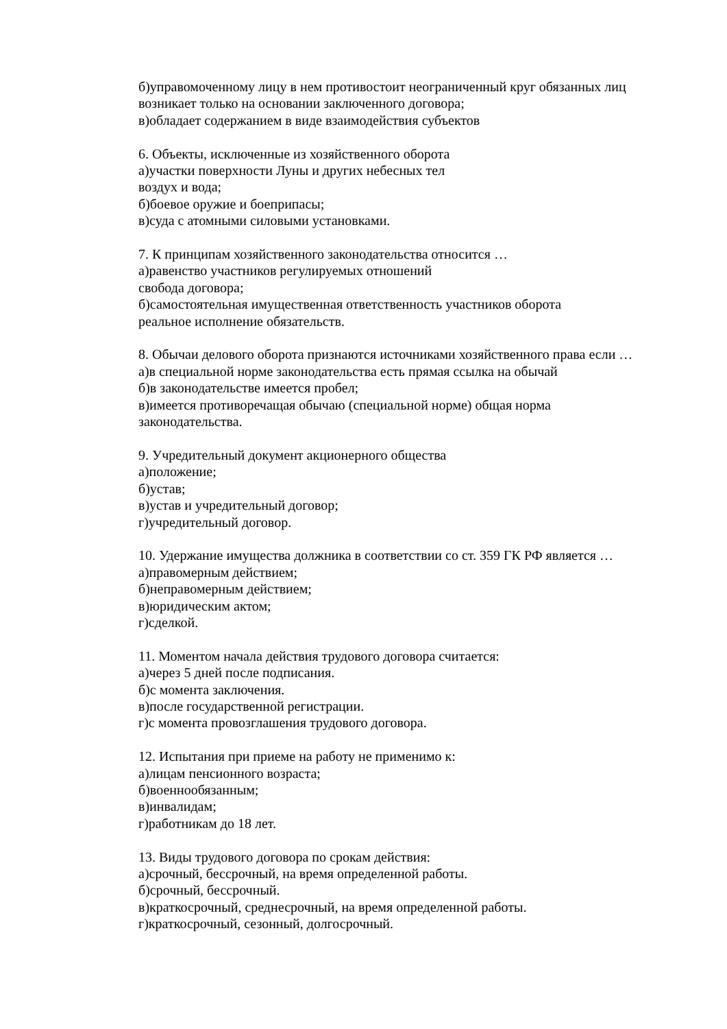б)управомоченному лицу в нем противостоит неограниченный круг обязанных лиц
возникает только на основании заключенного договора;
в)обладает содержанием в виде взаимодействия субъектов
6. Объекты, исключенные из хозяйственного оборота
а)участки поверхности Луны и других небесных тел
воздух и вода;
б)боевое оружие и боеприпасы;
в)суда с атомными силовыми установками.
7. К принципам хозяйственного законодательства относится …
а)равенство участников регулируемых отношений
свобода договора;
б)самостоятельная имущественная ответственность участников оборота
реальное исполнение обязательств.
8. Обычаи делового оборота признаются источниками хозяйственного права если …
а)в специальной норме законодательства есть прямая ссылка на обычай
б)в законодательстве имеется пробел;
в)имеется противоречащая обычаю (специальной норме) общая норма
законодательства.
9. Учредительный документ акционерного общества
а)положение;
б)устав;
в)устав и учредительный договор;
г)учредительный договор.
10. Удержание имущества должника в соответствии со ст. 359 ГК РФ является …
а)правомерным действием;
б)неправомерным действием;
в)юридическим актом;
г)сделкой.
11. Моментом начала действия трудового договора считается:
а)через 5 дней после подписания.
б)с момента заключения.
в)после государственной регистрации.
г)с момента провозглашения трудового договора.
12. Испытания при приеме на работу не применимо к:
а)лицам пенсионного возраста;
б)военнообязанным;
в)инвалидам;
г)работникам до 18 лет.
13. Виды трудового договора по срокам действия:
а)срочный, бессрочный, на время определенной работы.
б)срочный, бессрочный.
в)краткосрочный, среднесрочный, на время определенной работы.
г)краткосрочный, сезонный, долгосрочный.